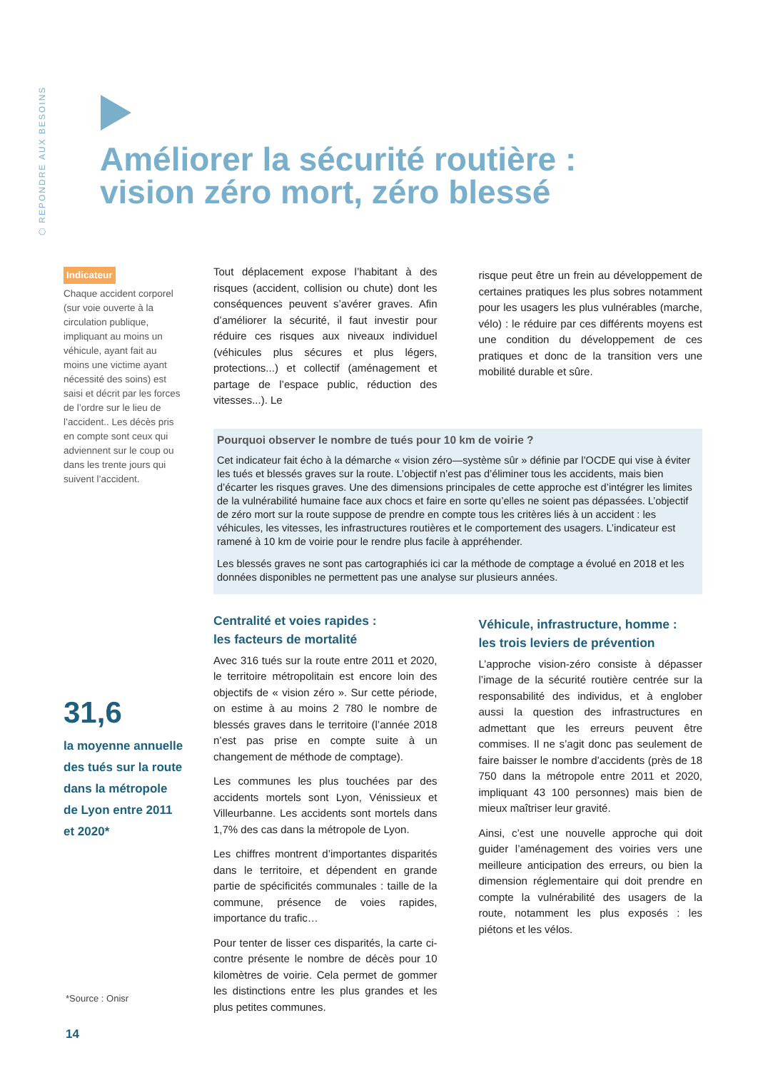⬡ REPONDRE AUX BESOINS
Améliorer la sécurité routière :
vision zéro mort, zéro blessé
Indicateur
Chaque accident corporel (sur voie ouverte à la circulation publique, impliquant au moins un véhicule, ayant fait au moins une victime ayant nécessité des soins) est saisi et décrit par les forces de l’ordre sur le lieu de l’accident.. Les décès pris en compte sont ceux qui adviennent sur le coup ou dans les trente jours qui suivent l’accident.
31,6
la moyenne annuelle des tués sur la route dans la métropole de Lyon entre 2011 et 2020*
Tout déplacement expose l’habitant à des risques (accident, collision ou chute) dont les conséquences peuvent s’avérer graves. Afin d’améliorer la sécurité, il faut investir pour réduire ces risques aux niveaux individuel (véhicules plus sécures et plus légers, protections...) et collectif (aménagement et partage de l’espace public, réduction des vitesses...). Le
risque peut être un frein au développement de certaines pratiques les plus sobres notamment pour les usagers les plus vulnérables (marche, vélo) : le réduire par ces différents moyens est une condition du développement de ces pratiques et donc de la transition vers une mobilité durable et sûre.
Pourquoi observer le nombre de tués pour 10 km de voirie ?
Cet indicateur fait écho à la démarche « vision zéro—système sûr » définie par l’OCDE qui vise à éviter les tués et blessés graves sur la route. L’objectif n’est pas d’éliminer tous les accidents, mais bien d’écarter les risques graves. Une des dimensions principales de cette approche est d’intégrer les limites de la vulnérabilité humaine face aux chocs et faire en sorte qu’elles ne soient pas dépassées. L’objectif de zéro mort sur la route suppose de prendre en compte tous les critères liés à un accident : les véhicules, les vitesses, les infrastructures routières et le comportement des usagers. L’indicateur est ramené à 10 km de voirie pour le rendre plus facile à appréhender.
Les blessés graves ne sont pas cartographiés ici car la méthode de comptage a évolué en 2018 et les données disponibles ne permettent pas une analyse sur plusieurs années.
Centralité et voies rapides :
les facteurs de mortalité
Avec 316 tués sur la route entre 2011 et 2020, le territoire métropolitain est encore loin des objectifs de « vision zéro ». Sur cette période, on estime à au moins 2 780 le nombre de blessés graves dans le territoire (l’année 2018 n’est pas prise en compte suite à un changement de méthode de comptage).
Les communes les plus touchées par des accidents mortels sont Lyon, Vénissieux et Villeurbanne. Les accidents sont mortels dans 1,7% des cas dans la métropole de Lyon.
Les chiffres montrent d’importantes disparités dans le territoire, et dépendent en grande partie de spécificités communales : taille de la commune, présence de voies rapides, importance du trafic…
Pour tenter de lisser ces disparités, la carte ci-contre présente le nombre de décès pour 10 kilomètres de voirie. Cela permet de gommer les distinctions entre les plus grandes et les plus petites communes.
Véhicule, infrastructure, homme :
les trois leviers de prévention
L’approche vision-zéro consiste à dépasser l’image de la sécurité routière centrée sur la responsabilité des individus, et à englober aussi la question des infrastructures en admettant que les erreurs peuvent être commises. Il ne s’agit donc pas seulement de faire baisser le nombre d’accidents (près de 18 750 dans la métropole entre 2011 et 2020, impliquant 43 100 personnes) mais bien de mieux maîtriser leur gravité.
Ainsi, c’est une nouvelle approche qui doit guider l’aménagement des voiries vers une meilleure anticipation des erreurs, ou bien la dimension réglementaire qui doit prendre en compte la vulnérabilité des usagers de la route, notamment les plus exposés : les piétons et les vélos.
*Source : Onisr
14